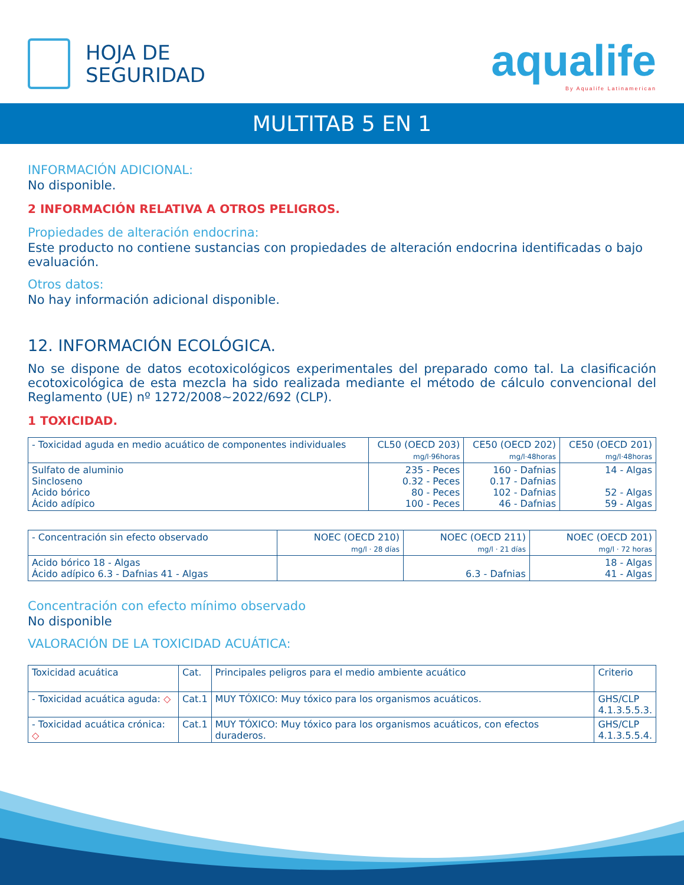HOJA DE
SEGURIDAD
aqualife
By Aqualife Latinamerican
MULTITAB 5 EN 1
INFORMACIÓN ADICIONAL:
No disponible.
2 INFORMACIÓN RELATIVA A OTROS PELIGROS.
Propiedades de alteración endocrina:
Este producto no contiene sustancias con propiedades de alteración endocrina identificadas o bajo evaluación.
Otros datos:
No hay información adicional disponible.
12. INFORMACIÓN ECOLÓGICA.
No se dispone de datos ecotoxicológicos experimentales del preparado como tal. La clasificación ecotoxicológica de esta mezcla ha sido realizada mediante el método de cálculo convencional del Reglamento (UE) nº 1272/2008~2022/692 (CLP).
1 TOXICIDAD.
| - Toxicidad aguda en medio acuático de componentes individuales | CL50 (OECD 203) mg/l·96horas | CE50 (OECD 202) mg/l·48horas | CE50 (OECD 201) mg/l·48horas |
| --- | --- | --- | --- |
| Sulfato de aluminio Sincloseno Acido bórico Ácido adípico | 235 - Peces 0.32 - Peces 80 - Peces 100 - Peces | 160 - Dafnias 0.17 - Dafnias 102 - Dafnias 46 - Dafnias | 14 - Algas 52 - Algas 59 - Algas |
| - Concentración sin efecto observado | NOEC (OECD 210) mg/l · 28 días | NOEC (OECD 211) mg/l · 21 días | NOEC (OECD 201) mg/l · 72 horas |
| --- | --- | --- | --- |
| Acido bórico 18 - Algas Ácido adípico 6.3 - Dafnias 41 - Algas | | 6.3 - Dafnias | 18 - Algas 41 - Algas |
Concentración con efecto mínimo observado
No disponible
VALORACIÓN DE LA TOXICIDAD ACUÁTICA:
| Toxicidad acuática | Cat. | Principales peligros para el medio ambiente acuático | Criterio |
| --- | --- | --- | --- |
| - Toxicidad acuática aguda: ◇ | Cat.1 | MUY TÓXICO: Muy tóxico para los organismos acuáticos. | GHS/CLP 4.1.3.5.5.3. |
| - Toxicidad acuática crónica: ◇ | Cat.1 | MUY TÓXICO: Muy tóxico para los organismos acuáticos, con efectos duraderos. | GHS/CLP 4.1.3.5.5.4. |